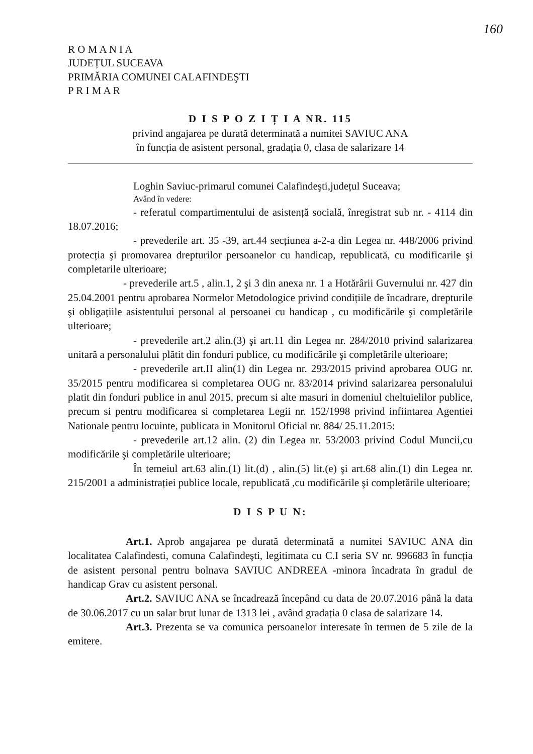160
R O M A N I A
JUDEȚUL SUCEAVA
PRIMĂRIA COMUNEI CALAFINDEŞTI
P R I M A R
D I S P O Z I Ț I A NR. 115
privind angajarea pe durată determinată a numitei SAVIUC ANA
în funcția de asistent personal, gradația 0, clasa de salarizare 14
Loghin Saviuc-primarul comunei Calafindeşti,județul Suceava;
Având în vedere:
- referatul compartimentului de asistență socială, înregistrat sub nr. - 4114 din 18.07.2016;
- prevederile art. 35 -39, art.44 secțiunea a-2-a din Legea nr. 448/2006 privind protecția şi promovarea drepturilor persoanelor cu handicap, republicată, cu modificarile şi completarile ulterioare;
- prevederile art.5 , alin.1, 2 şi 3 din anexa nr. 1 a Hotărârii Guvernului nr. 427 din 25.04.2001 pentru aprobarea Normelor Metodologice privind condițiile de încadrare, drepturile şi obligațiile asistentului personal al persoanei cu handicap , cu modificările şi completările ulterioare;
- prevederile art.2 alin.(3) şi art.11 din Legea nr. 284/2010 privind salarizarea unitară a personalului plătit din fonduri publice, cu modificările şi completările ulterioare;
- prevederile art.II alin(1) din Legea nr. 293/2015 privind aprobarea OUG nr. 35/2015 pentru modificarea si completarea OUG nr. 83/2014 privind salarizarea personalului platit din fonduri publice in anul 2015, precum si alte masuri in domeniul cheltuielilor publice, precum si pentru modificarea si completarea Legii nr. 152/1998 privind infiintarea Agentiei Nationale pentru locuinte, publicata in Monitorul Oficial nr. 884/ 25.11.2015:
- prevederile art.12 alin. (2) din Legea nr. 53/2003 privind Codul Muncii,cu modificările şi completările ulterioare;
În temeiul art.63 alin.(1) lit.(d) , alin.(5) lit.(e) şi art.68 alin.(1) din Legea nr. 215/2001 a administrației publice locale, republicată ,cu modificările şi completările ulterioare;
D I S P U N:
Art.1. Aprob angajarea pe durată determinată a numitei SAVIUC ANA din localitatea Calafindesti, comuna Calafindeşti, legitimata cu C.I seria SV nr. 996683 în funcția de asistent personal pentru bolnava SAVIUC ANDREEA -minora încadrata în gradul de handicap Grav cu asistent personal.
Art.2. SAVIUC ANA se încadrează începând cu data de 20.07.2016 până la data de 30.06.2017 cu un salar brut lunar de 1313 lei , având gradația 0 clasa de salarizare 14.
Art.3. Prezenta se va comunica persoanelor interesate în termen de 5 zile de la emitere.